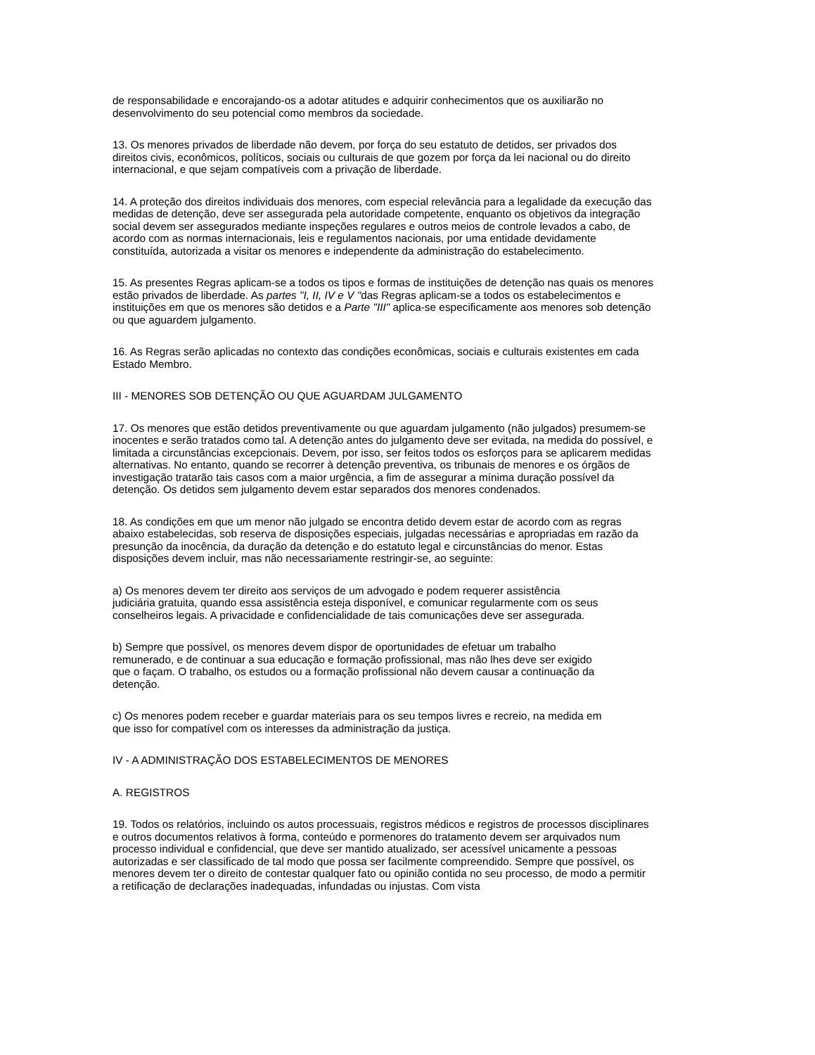de responsabilidade e encorajando-os a adotar atitudes e adquirir conhecimentos que os auxiliarão no desenvolvimento do seu potencial como membros da sociedade.
13. Os menores privados de liberdade não devem, por força do seu estatuto de detidos, ser privados dos direitos civis, econômicos, políticos, sociais ou culturais de que gozem por força da lei nacional ou do direito internacional, e que sejam compatíveis com a privação de liberdade.
14. A proteção dos direitos individuais dos menores, com especial relevância para a legalidade da execução das medidas de detenção, deve ser assegurada pela autoridade competente, enquanto os objetivos da integração social devem ser assegurados mediante inspeções regulares e outros meios de controle levados a cabo, de acordo com as normas internacionais, leis e regulamentos nacionais, por uma entidade devidamente constituída, autorizada a visitar os menores e independente da administração do estabelecimento.
15. As presentes Regras aplicam-se a todos os tipos e formas de instituições de detenção nas quais os menores estão privados de liberdade. As partes "I, II, IV e V "das Regras aplicam-se a todos os estabelecimentos e instituições em que os menores são detidos e a Parte "III" aplica-se especificamente aos menores sob detenção ou que aguardem julgamento.
16. As Regras serão aplicadas no contexto das condições econômicas, sociais e culturais existentes em cada Estado Membro.
III - MENORES SOB DETENÇÃO OU QUE AGUARDAM JULGAMENTO
17. Os menores que estão detidos preventivamente ou que aguardam julgamento (não julgados) presumem-se inocentes e serão tratados como tal. A detenção antes do julgamento deve ser evitada, na medida do possível, e limitada a circunstâncias excepcionais. Devem, por isso, ser feitos todos os esforços para se aplicarem medidas alternativas. No entanto, quando se recorrer à detenção preventiva, os tribunais de menores e os órgãos de investigação tratarão tais casos com a maior urgência, a fim de assegurar a mínima duração possível da detenção. Os detidos sem julgamento devem estar separados dos menores condenados.
18. As condições em que um menor não julgado se encontra detido devem estar de acordo com as regras abaixo estabelecidas, sob reserva de disposições especiais, julgadas necessárias e apropriadas em razão da presunção da inocência, da duração da detenção e do estatuto legal e circunstâncias do menor. Estas disposições devem incluir, mas não necessariamente restringir-se, ao seguinte:
a) Os menores devem ter direito aos serviços de um advogado e podem requerer assistência judiciária gratuita, quando essa assistência esteja disponível, e comunicar regularmente com os seus conselheiros legais. A privacidade e confidencialidade de tais comunicações deve ser assegurada.
b) Sempre que possível, os menores devem dispor de oportunidades de efetuar um trabalho remunerado, e de continuar a sua educação e formação profissional, mas não lhes deve ser exigido que o façam. O trabalho, os estudos ou a formação profissional não devem causar a continuação da detenção.
c) Os menores podem receber e guardar materiais para os seu tempos livres e recreio, na medida em que isso for compatível com os interesses da administração da justiça.
IV - A ADMINISTRAÇÃO DOS ESTABELECIMENTOS DE MENORES
A. REGISTROS
19. Todos os relatórios, incluindo os autos processuais, registros médicos e registros de processos disciplinares e outros documentos relativos à forma, conteúdo e pormenores do tratamento devem ser arquivados num processo individual e confidencial, que deve ser mantido atualizado, ser acessível unicamente a pessoas autorizadas e ser classificado de tal modo que possa ser facilmente compreendido. Sempre que possível, os menores devem ter o direito de contestar qualquer fato ou opinião contida no seu processo, de modo a permitir a retificação de declarações inadequadas, infundadas ou injustas. Com vista